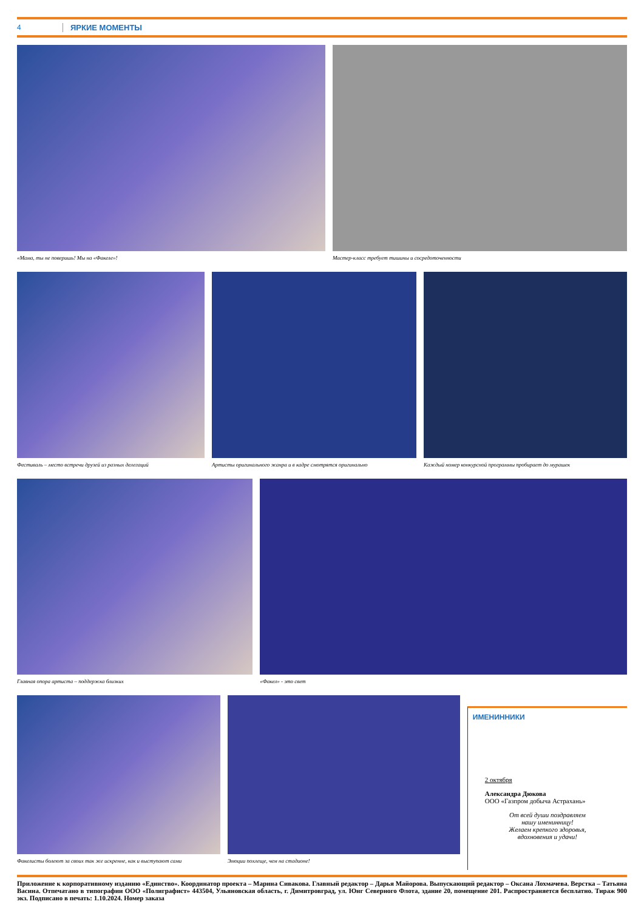4 ЯРКИЕ МОМЕНТЫ
«Мама, ты не поверишь! Мы на «Факеле»! Мастер-класс требует тишины и сосредоточенности
Фестиваль – место встречи друзей из разных делегаций
Артисты оригинального жанра и в кадре смотрятся оригинально
Каждый номер конкурсной программы пробирает до мурашек
Главная опора артиста – поддержка близких
«Факел» - это свет
Факелисты болеют за своих так же искренне, как и выступают сами
Эмоции похлеще, чем на стадионе!
ИМЕНИННИКИ
2 октября
Александра Дюкова
ООО «Газпром добыча Астрахань»
От всей души поздравляем
нашу именинницу!
Желаем крепкого здоровья,
вдохновения и удачи!
Приложение к корпоративному изданию «Единство». Координатор проекта – Марина Сивакова. Главный редактор – Дарья Майорова. Выпускающий редактор – Оксана Лохмачева. Верстка – Татьяна Васина. Отпечатано в типографии ООО «Полиграфист» 443504, Ульяновская область, г. Димитровград, ул. Юнг Северного Флота, здание 20, помещение 201. Распространяется бесплатно. Тираж 900 экз. Подписано в печать: 1.10.2024. Номер заказа